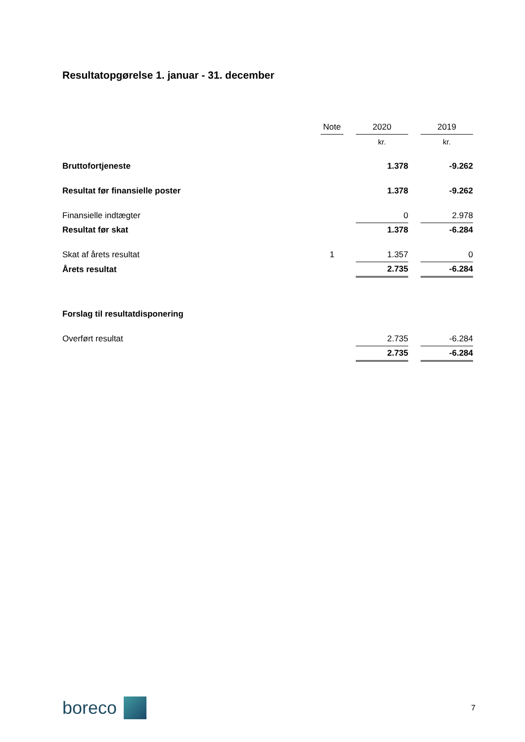Resultatopgørelse 1. januar - 31. december
| | Note | | 2020 | | 2019 |
| | | | kr. | | kr. |
| Bruttofortjeneste | | | 1.378 | | -9.262 |
| Resultat før finansielle poster | | | 1.378 | | -9.262 |
| Finansielle indtægter | | | 0 | | 2.978 |
| Resultat før skat | | | 1.378 | | -6.284 |
| Skat af årets resultat | 1 | | 1.357 | | 0 |
| Årets resultat | | | 2.735 | | -6.284 |
| Forslag til resultatdisponering | | | | | |
| Overført resultat | | | 2.735 | | -6.284 |
| | | | 2.735 | | -6.284 |
boreco
7